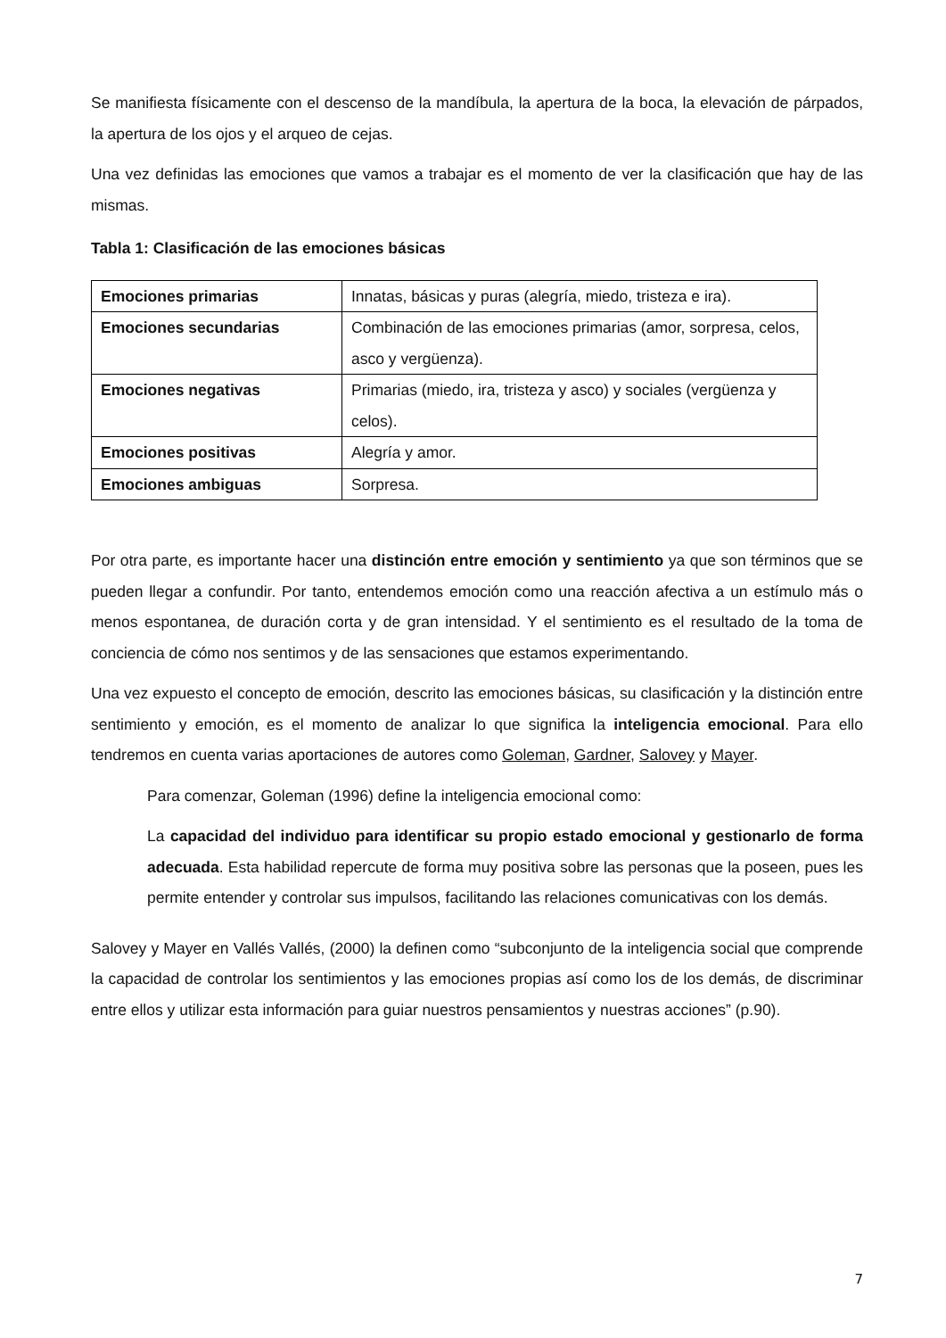Se manifiesta físicamente con el descenso de la mandíbula, la apertura de la boca, la elevación de párpados, la apertura de los ojos y el arqueo de cejas.
Una vez definidas las emociones que vamos a trabajar es el momento de ver la clasificación que hay de las mismas.
Tabla 1: Clasificación de las emociones básicas
| Emociones primarias | Innatas, básicas y puras (alegría, miedo, tristeza e ira). |
| Emociones secundarias | Combinación de las emociones primarias (amor, sorpresa, celos, asco y vergüenza). |
| Emociones negativas | Primarias (miedo, ira, tristeza y asco) y sociales (vergüenza y celos). |
| Emociones positivas | Alegría y amor. |
| Emociones ambiguas | Sorpresa. |
Por otra parte, es importante hacer una distinción entre emoción y sentimiento ya que son términos que se pueden llegar a confundir. Por tanto, entendemos emoción como una reacción afectiva a un estímulo más o menos espontanea, de duración corta y de gran intensidad. Y el sentimiento es el resultado de la toma de conciencia de cómo nos sentimos y de las sensaciones que estamos experimentando.
Una vez expuesto el concepto de emoción, descrito las emociones básicas, su clasificación y la distinción entre sentimiento y emoción, es el momento de analizar lo que significa la inteligencia emocional. Para ello tendremos en cuenta varias aportaciones de autores como Goleman, Gardner, Salovey y Mayer.
Para comenzar, Goleman (1996) define la inteligencia emocional como:
La capacidad del individuo para identificar su propio estado emocional y gestionarlo de forma adecuada. Esta habilidad repercute de forma muy positiva sobre las personas que la poseen, pues les permite entender y controlar sus impulsos, facilitando las relaciones comunicativas con los demás.
Salovey y Mayer en Vallés Vallés, (2000) la definen como “subconjunto de la inteligencia social que comprende la capacidad de controlar los sentimientos y las emociones propias así como los de los demás, de discriminar entre ellos y utilizar esta información para guiar nuestros pensamientos y nuestras acciones” (p.90).
7